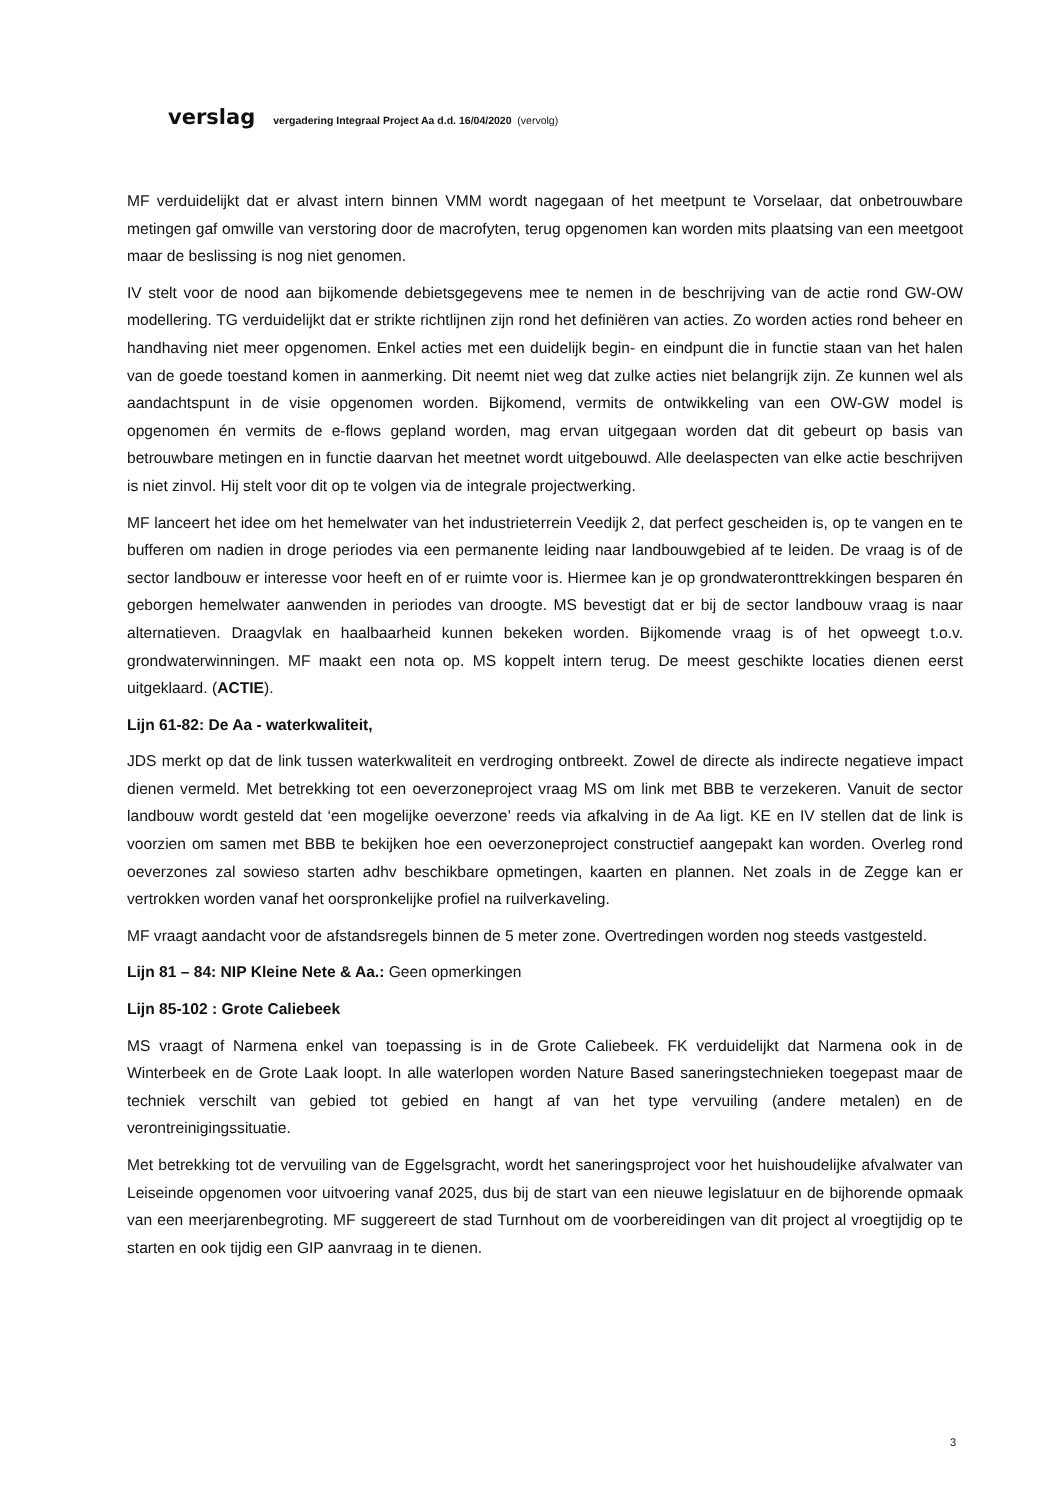verslag vergadering Integraal Project Aa d.d. 16/04/2020 (vervolg)
MF verduidelijkt dat er alvast intern binnen VMM wordt nagegaan of het meetpunt te Vorselaar, dat onbetrouwbare metingen gaf omwille van verstoring door de macrofyten, terug opgenomen kan worden mits plaatsing van een meetgoot maar de beslissing is nog niet genomen.
IV stelt voor de nood aan bijkomende debietsgegevens mee te nemen in de beschrijving van de actie rond GW-OW modellering. TG verduidelijkt dat er strikte richtlijnen zijn rond het definiëren van acties. Zo worden acties rond beheer en handhaving niet meer opgenomen. Enkel acties met een duidelijk begin- en eindpunt die in functie staan van het halen van de goede toestand komen in aanmerking. Dit neemt niet weg dat zulke acties niet belangrijk zijn. Ze kunnen wel als aandachtspunt in de visie opgenomen worden. Bijkomend, vermits de ontwikkeling van een OW-GW model is opgenomen én vermits de e-flows gepland worden, mag ervan uitgegaan worden dat dit gebeurt op basis van betrouwbare metingen en in functie daarvan het meetnet wordt uitgebouwd. Alle deelaspecten van elke actie beschrijven is niet zinvol. Hij stelt voor dit op te volgen via de integrale projectwerking.
MF lanceert het idee om het hemelwater van het industrieterrein Veedijk 2, dat perfect gescheiden is, op te vangen en te bufferen om nadien in droge periodes via een permanente leiding naar landbouwgebied af te leiden. De vraag is of de sector landbouw er interesse voor heeft en of er ruimte voor is. Hiermee kan je op grondwateronttrekkingen besparen én geborgen hemelwater aanwenden in periodes van droogte. MS bevestigt dat er bij de sector landbouw vraag is naar alternatieven. Draagvlak en haalbaarheid kunnen bekeken worden. Bijkomende vraag is of het opweegt t.o.v. grondwaterwinningen. MF maakt een nota op. MS koppelt intern terug. De meest geschikte locaties dienen eerst uitgeklaard. (ACTIE).
Lijn 61-82: De Aa - waterkwaliteit,
JDS merkt op dat de link tussen waterkwaliteit en verdroging ontbreekt. Zowel de directe als indirecte negatieve impact dienen vermeld. Met betrekking tot een oeverzoneproject vraag MS om link met BBB te verzekeren. Vanuit de sector landbouw wordt gesteld dat ‘een mogelijke oeverzone’ reeds via afkalving in de Aa ligt. KE en IV stellen dat de link is voorzien om samen met BBB te bekijken hoe een oeverzoneproject constructief aangepakt kan worden. Overleg rond oeverzones zal sowieso starten adhv beschikbare opmetingen, kaarten en plannen. Net zoals in de Zegge kan er vertrokken worden vanaf het oorspronkelijke profiel na ruilverkaveling.
MF vraagt aandacht voor de afstandsregels binnen de 5 meter zone. Overtredingen worden nog steeds vastgesteld.
Lijn 81 – 84: NIP Kleine Nete & Aa.: Geen opmerkingen
Lijn 85-102 : Grote Caliebeek
MS vraagt of Narmena enkel van toepassing is in de Grote Caliebeek. FK verduidelijkt dat Narmena ook in de Winterbeek en de Grote Laak loopt. In alle waterlopen worden Nature Based saneringstechnieken toegepast maar de techniek verschilt van gebied tot gebied en hangt af van het type vervuiling (andere metalen) en de verontreinigingssituatie.
Met betrekking tot de vervuiling van de Eggelsgracht, wordt het saneringsproject voor het huishoudelijke afvalwater van Leiseinde opgenomen voor uitvoering vanaf 2025, dus bij de start van een nieuwe legislatuur en de bijhorende opmaak van een meerjarenbegroting. MF suggereert de stad Turnhout om de voorbereidingen van dit project al vroegtijdig op te starten en ook tijdig een GIP aanvraag in te dienen.
3